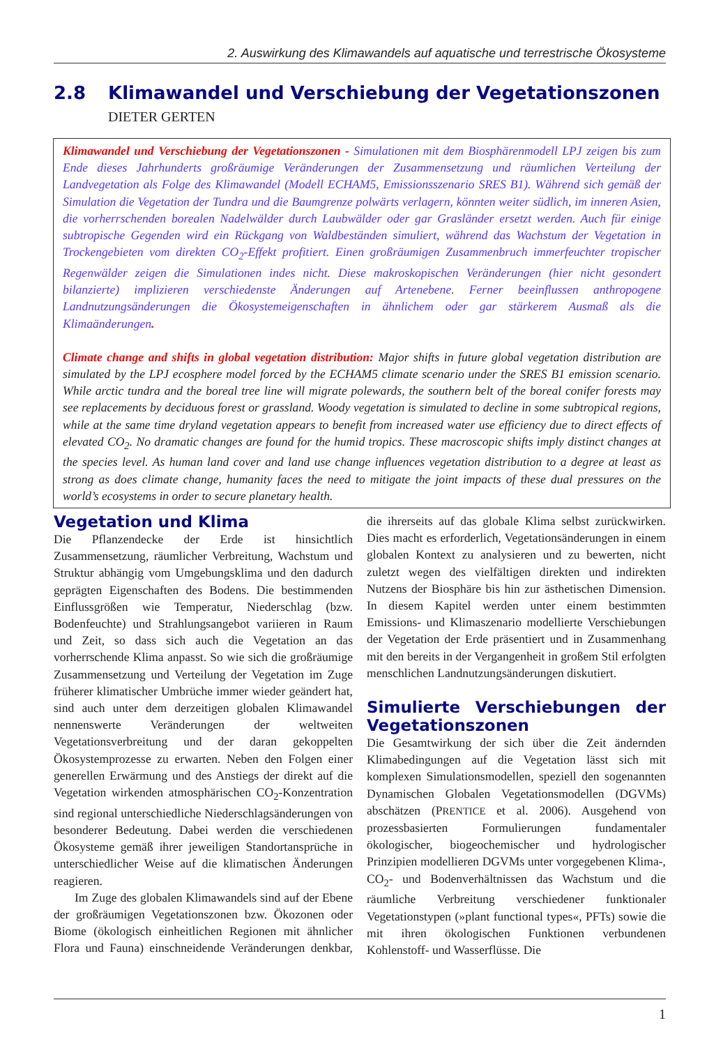2. Auswirkung des Klimawandels auf aquatische und terrestrische Ökosysteme
2.8 Klimawandel und Verschiebung der Vegetationszonen
DIETER GERTEN
Klimawandel und Verschiebung der Vegetationszonen - Simulationen mit dem Biosphärenmodell LPJ zeigen bis zum Ende dieses Jahrhunderts großräumige Veränderungen der Zusammensetzung und räumlichen Verteilung der Landvegetation als Folge des Klimawandel (Modell ECHAM5, Emissionsszenario SRES B1). Während sich gemäß der Simulation die Vegetation der Tundra und die Baumgrenze polwärts verlagern, könnten weiter südlich, im inneren Asien, die vorherrschenden borealen Nadelwälder durch Laubwälder oder gar Grasländer ersetzt werden. Auch für einige subtropische Gegenden wird ein Rückgang von Waldbeständen simuliert, während das Wachstum der Vegetation in Trockengebieten vom direkten CO<sub>2</sub>-Effekt profitiert. Einen großräumigen Zusammenbruch immerfeuchter tropischer Regenwälder zeigen die Simulationen indes nicht. Diese makroskopischen Veränderungen (hier nicht gesondert bilanzierte) implizieren verschiedenste Änderungen auf Artenebene. Ferner beeinflussen anthropogene Landnutzungsänderungen die Ökosystemeigenschaften in ähnlichem oder gar stärkerem Ausmaß als die Klimaänderungen.
Climate change and shifts in global vegetation distribution: Major shifts in future global vegetation distribution are simulated by the LPJ ecosphere model forced by the ECHAM5 climate scenario under the SRES B1 emission scenario. While arctic tundra and the boreal tree line will migrate polewards, the southern belt of the boreal conifer forests may see replacements by deciduous forest or grassland. Woody vegetation is simulated to decline in some subtropical regions, while at the same time dryland vegetation appears to benefit from increased water use efficiency due to direct effects of elevated CO<sub>2</sub>. No dramatic changes are found for the humid tropics. These macroscopic shifts imply distinct changes at the species level. As human land cover and land use change influences vegetation distribution to a degree at least as strong as does climate change, humanity faces the need to mitigate the joint impacts of these dual pressures on the world’s ecosystems in order to secure planetary health.
Vegetation und Klima
Die Pflanzendecke der Erde ist hinsichtlich Zusammensetzung, räumlicher Verbreitung, Wachstum und Struktur abhängig vom Umgebungsklima und den dadurch geprägten Eigenschaften des Bodens. Die bestimmenden Einflussgrößen wie Temperatur, Niederschlag (bzw. Bodenfeuchte) und Strahlungsangebot variieren in Raum und Zeit, so dass sich auch die Vegetation an das vorherrschende Klima anpasst. So wie sich die großräumige Zusammensetzung und Verteilung der Vegetation im Zuge früherer klimatischer Umbrüche immer wieder geändert hat, sind auch unter dem derzeitigen globalen Klimawandel nennenswerte Veränderungen der weltweiten Vegetationsverbreitung und der daran gekoppelten Ökosystemprozesse zu erwarten. Neben den Folgen einer generellen Erwärmung und des Anstiegs der direkt auf die Vegetation wirkenden atmosphärischen CO<sub>2</sub>-Konzentration sind regional unterschiedliche Niederschlagsänderungen von besonderer Bedeutung. Dabei werden die verschiedenen Ökosysteme gemäß ihrer jeweiligen Standortansprüche in unterschiedlicher Weise auf die klimatischen Änderungen reagieren.
Im Zuge des globalen Klimawandels sind auf der Ebene der großräumigen Vegetationszonen bzw. Ökozonen oder Biome (ökologisch einheitlichen Regionen mit ähnlicher Flora und Fauna) einschneidende Veränderungen denkbar, die ihrerseits auf das globale Klima selbst zurückwirken. Dies macht es erforderlich, Vegetationsänderungen in einem globalen Kontext zu analysieren und zu bewerten, nicht zuletzt wegen des vielfältigen direkten und indirekten Nutzens der Biosphäre bis hin zur ästhetischen Dimension. In diesem Kapitel werden unter einem bestimmten Emissions- und Klimaszenario modellierte Verschiebungen der Vegetation der Erde präsentiert und in Zusammenhang mit den bereits in der Vergangenheit in großem Stil erfolgten menschlichen Landnutzungsänderungen diskutiert.
Simulierte Verschiebungen der Vegetationszonen
Die Gesamtwirkung der sich über die Zeit ändernden Klimabedingungen auf die Vegetation lässt sich mit komplexen Simulationsmodellen, speziell den sogenannten Dynamischen Globalen Vegetationsmodellen (DGVMs) abschätzen (PRENTICE et al. 2006). Ausgehend von prozessbasierten Formulierungen fundamentaler ökologischer, biogeochemischer und hydrologischer Prinzipien modellieren DGVMs unter vorgegebenen Klima-, CO<sub>2</sub>- und Bodenverhältnissen das Wachstum und die räumliche Verbreitung verschiedener funktionaler Vegetationstypen (»plant functional types«, PFTs) sowie die mit ihren ökologischen Funktionen verbundenen Kohlenstoff- und Wasserflüsse. Die
1